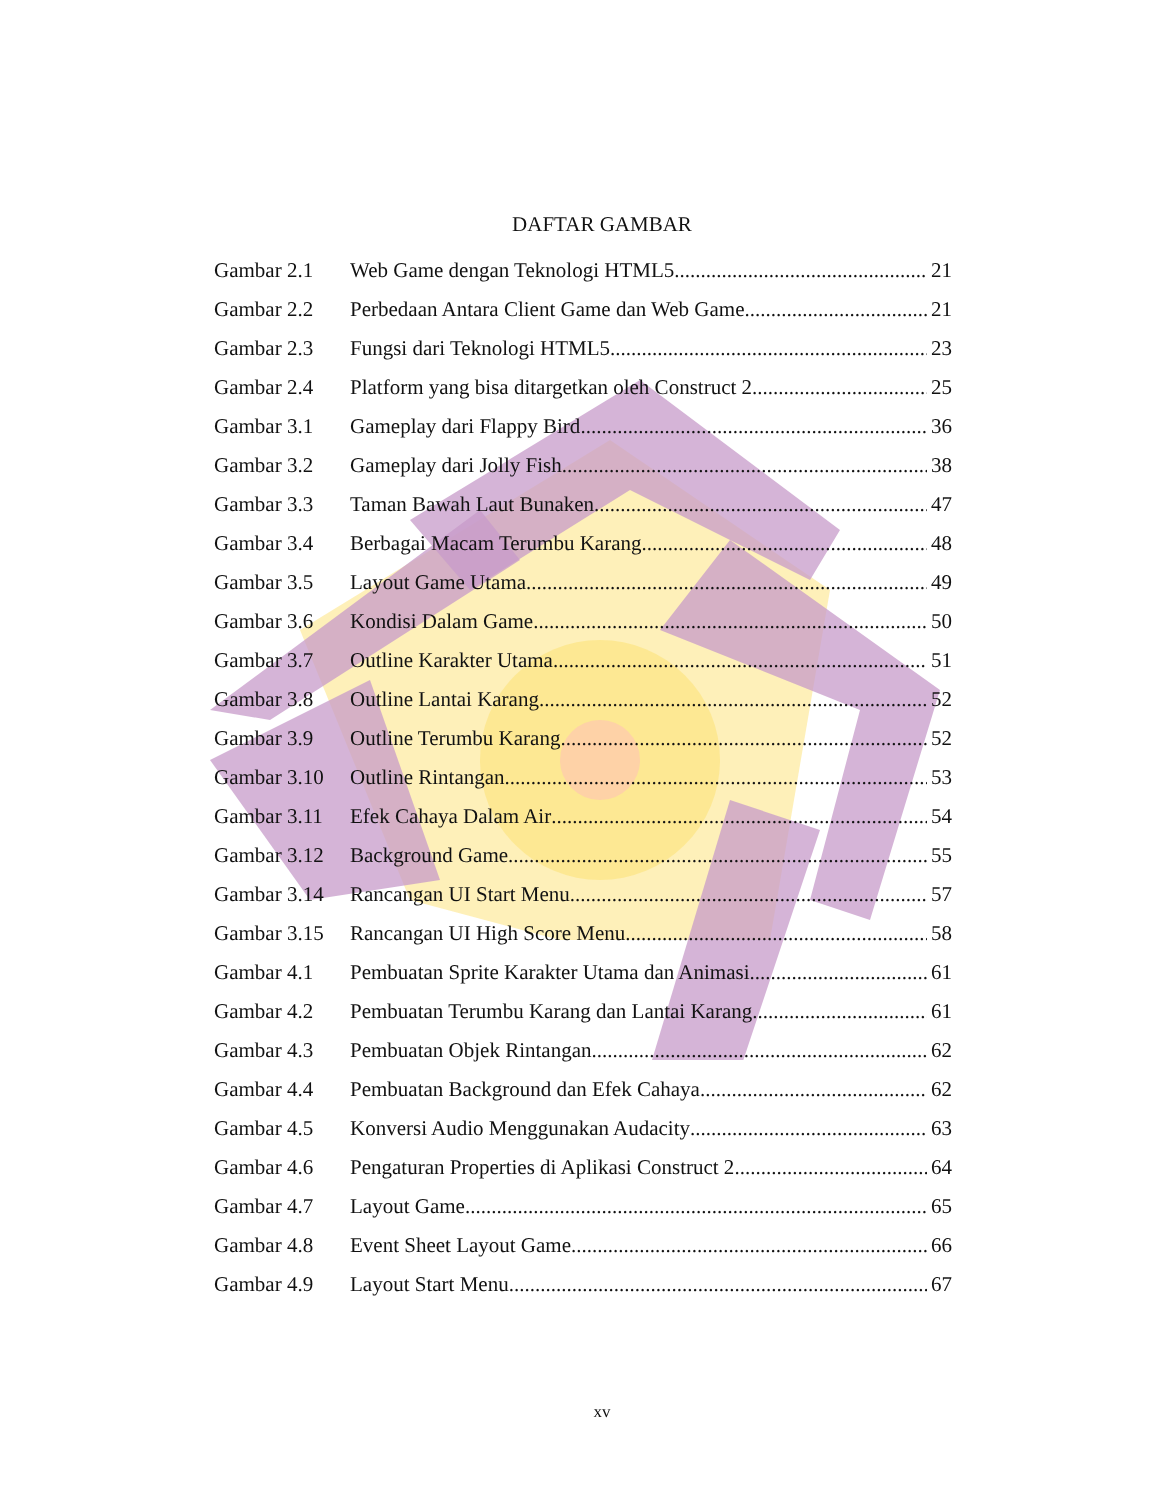DAFTAR GAMBAR
Gambar 2.1 Web Game dengan Teknologi HTML5 21
Gambar 2.2 Perbedaan Antara Client Game dan Web Game 21
Gambar 2.3 Fungsi dari Teknologi HTML5 23
Gambar 2.4 Platform yang bisa ditargetkan oleh Construct 2 25
Gambar 3.1 Gameplay dari Flappy Bird 36
Gambar 3.2 Gameplay dari Jolly Fish 38
Gambar 3.3 Taman Bawah Laut Bunaken 47
Gambar 3.4 Berbagai Macam Terumbu Karang 48
Gambar 3.5 Layout Game Utama 49
Gambar 3.6 Kondisi Dalam Game 50
Gambar 3.7 Outline Karakter Utama 51
Gambar 3.8 Outline Lantai Karang 52
Gambar 3.9 Outline Terumbu Karang 52
Gambar 3.10 Outline Rintangan 53
Gambar 3.11 Efek Cahaya Dalam Air 54
Gambar 3.12 Background Game 55
Gambar 3.14 Rancangan UI Start Menu 57
Gambar 3.15 Rancangan UI High Score Menu 58
Gambar 4.1 Pembuatan Sprite Karakter Utama dan Animasi 61
Gambar 4.2 Pembuatan Terumbu Karang dan Lantai Karang 61
Gambar 4.3 Pembuatan Objek Rintangan 62
Gambar 4.4 Pembuatan Background dan Efek Cahaya 62
Gambar 4.5 Konversi Audio Menggunakan Audacity 63
Gambar 4.6 Pengaturan Properties di Aplikasi Construct 2 64
Gambar 4.7 Layout Game 65
Gambar 4.8 Event Sheet Layout Game 66
Gambar 4.9 Layout Start Menu 67
xv